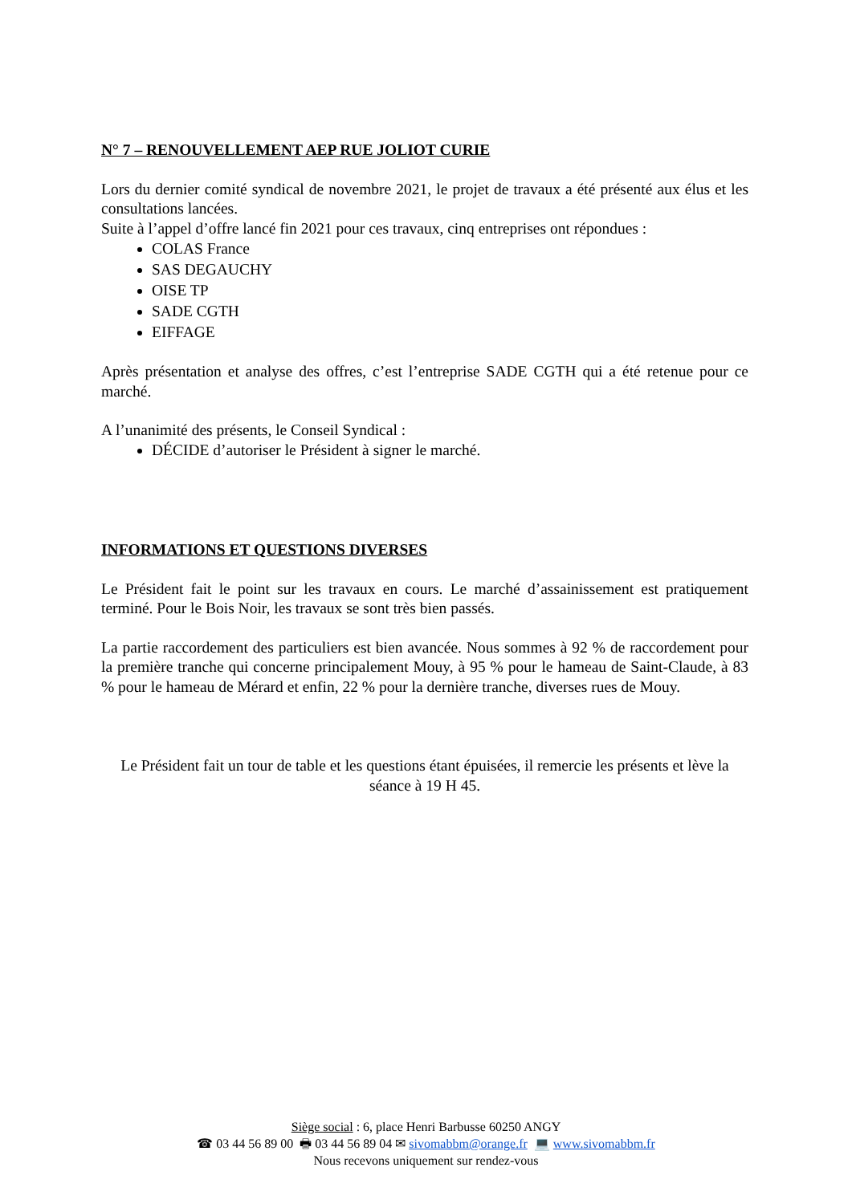N° 7 – RENOUVELLEMENT AEP RUE JOLIOT CURIE
Lors du dernier comité syndical de novembre 2021, le projet de travaux a été présenté aux élus et les consultations lancées.
Suite à l’appel d’offre lancé fin 2021 pour ces travaux, cinq entreprises ont répondues :
COLAS France
SAS DEGAUCHY
OISE TP
SADE CGTH
EIFFAGE
Après présentation et analyse des offres, c’est l’entreprise SADE CGTH qui a été retenue pour ce marché.
A l’unanimité des présents, le Conseil Syndical :
DÉCIDE d’autoriser le Président à signer le marché.
INFORMATIONS ET QUESTIONS DIVERSES
Le Président fait le point sur les travaux en cours. Le marché d’assainissement est pratiquement terminé. Pour le Bois Noir, les travaux se sont très bien passés.
La partie raccordement des particuliers est bien avancée. Nous sommes à 92 % de raccordement pour la première tranche qui concerne principalement Mouy, à 95 % pour le hameau de Saint-Claude, à 83 % pour le hameau de Mérard et enfin, 22 % pour la dernière tranche, diverses rues de Mouy.
Le Président fait un tour de table et les questions étant épuisées, il remercie les présents et lève la séance à 19 H 45.
Siège social : 6, place Henri Barbusse 60250 ANGY
☎ 03 44 56 89 00 🖶 03 44 56 89 04 ✉ sivomabbm@orange.fr 💻 www.sivomabbm.fr
Nous recevons uniquement sur rendez-vous